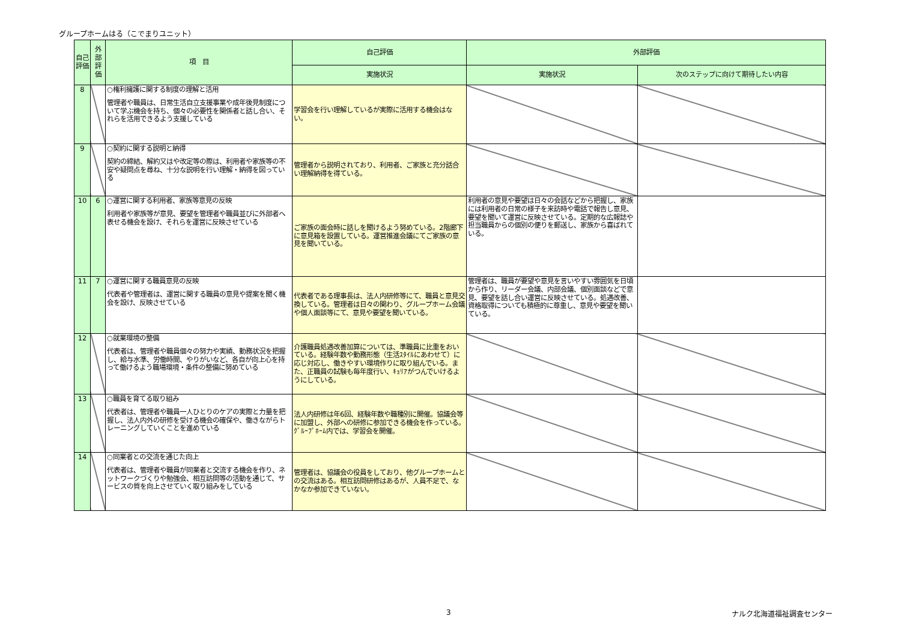グループホームはる（こでまりユニット）
| 自己評価 | 外部評価 | 項 目 | 自己評価 | 外部評価 | |
| --- | --- | --- | --- | --- | --- |
| | | | 実施状況 | 実施状況 | 次のステップに向けて期待したい内容 |
| 8 | | ○権利擁護に関する制度の理解と活用 管理者や職員は、日常生活自立支援事業や成年後見制度について学ぶ機会を持ち、個々の必要性を関係者と話し合い、それらを活用できるよう支援している | 学習会を行い理解しているが実際に活用する機会はない。 | | |
| 9 | | ○契約に関する説明と納得 契約の締結、解約又はや改定等の際は、利用者や家族等の不安や疑問点を尋ね、十分な説明を行い理解・納得を図っている | 管理者から説明されており、利用者、ご家族と充分話合い理解納得を得ている。 | | |
| 10 | 6 | ○運営に関する利用者、家族等意見の反映 利用者や家族等が意見、要望を管理者や職員並びに外部者へ表せる機会を設け、それらを運営に反映させている | ご家族の面会時に話しを聞けるよう努めている。2階廊下に意見箱を設置している。運営推進会議にてご家族の意見を聞いている。 | 利用者の意見や要望は日々の会話などから把握し、家族には利用者の日常の様子を来訪時や電話で報告し意見、要望を聞いて運営に反映させている。定期的な広報誌や担当職員からの個別の便りを郵送し、家族から喜ばれている。 | |
| 11 | 7 | ○運営に関する職員意見の反映 代表者や管理者は、運営に関する職員の意見や提案を聞く機会を設け、反映させている | 代表者である理事長は、法人内研修等にて、職員と意見交換している。管理者は日々の関わり、グループホーム会議や個人面談等にて、意見や要望を聞いている。 | 管理者は、職員が要望や意見を言いやすい雰囲気を日頃から作り、リーダー会議、内部会議、個別面談などで意見、要望を話し合い運営に反映させている。処遇改善、資格取得についても積極的に尊重し、意見や要望を聞いている。 | |
| 12 | | ○就業環境の整備 代表者は、管理者や職員個々の努力や実績、勤務状況を把握し、給与水準、労働時間、やりがいなど、各自が向上心を持って働けるよう職場環境・条件の整備に努めている | 介護職員処遇改善加算については、準職員に比重をおいている。経験年数や勤務形態（生活ｽﾀｲﾙにあわせて）に応じ対応し、働きやすい環境作りに取り組んでいる。また、正職員の試験も毎年度行い、ｷｮﾘｱがつんでいけるようにしている。 | | |
| 13 | | ○職員を育てる取り組み 代表者は、管理者や職員一人ひとりのケアの実際と力量を把握し、法人内外の研修を受ける機会の確保や、働きながらトレーニングしていくことを進めている | 法人内研修は年6回、経験年数や職種別に開催。協議会等に加盟し、外部への研修に参加できる機会を作っている。ｸﾞﾙｰﾌﾟﾎｰﾑ内では、学習会を開催。 | | |
| 14 | | ○同業者との交流を通じた向上 代表者は、管理者や職員が同業者と交流する機会を作り、ネットワークづくりや勉強会、相互訪問等の活動を通じて、サービスの質を向上させていく取り組みをしている | 管理者は、協議会の役員をしており、他グループホームとの交流はある。相互訪問研修はあるが、人員不足で、なかなか参加できていない。 | | |
3 ナルク北海道福祉調査センター